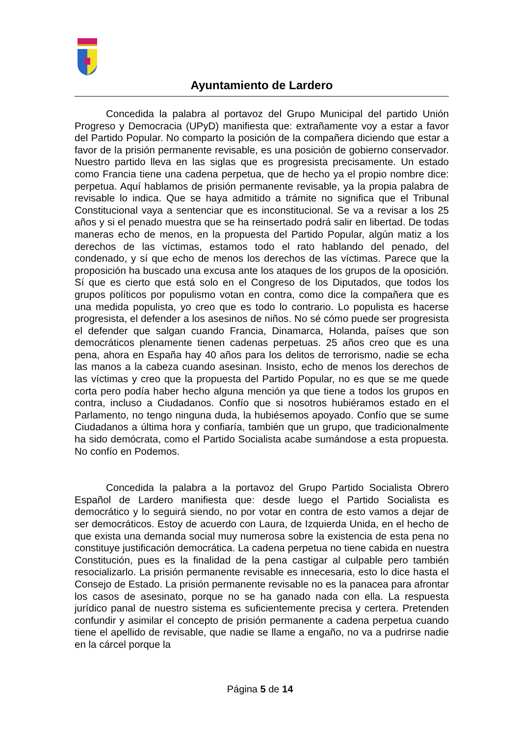Ayuntamiento de Lardero
Concedida la palabra al portavoz del Grupo Municipal del partido Unión Progreso y Democracia (UPyD) manifiesta que: extrañamente voy a estar a favor del Partido Popular. No comparto la posición de la compañera diciendo que estar a favor de la prisión permanente revisable, es una posición de gobierno conservador. Nuestro partido lleva en las siglas que es progresista precisamente. Un estado como Francia tiene una cadena perpetua, que de hecho ya el propio nombre dice: perpetua. Aquí hablamos de prisión permanente revisable, ya la propia palabra de revisable lo indica. Que se haya admitido a trámite no significa que el Tribunal Constitucional vaya a sentenciar que es inconstitucional. Se va a revisar a los 25 años y si el penado muestra que se ha reinsertado podrá salir en libertad. De todas maneras echo de menos, en la propuesta del Partido Popular, algún matiz a los derechos de las víctimas, estamos todo el rato hablando del penado, del condenado, y sí que echo de menos los derechos de las víctimas. Parece que la proposición ha buscado una excusa ante los ataques de los grupos de la oposición. Sí que es cierto que está solo en el Congreso de los Diputados, que todos los grupos políticos por populismo votan en contra, como dice la compañera que es una medida populista, yo creo que es todo lo contrario. Lo populista es hacerse progresista, el defender a los asesinos de niños. No sé cómo puede ser progresista el defender que salgan cuando Francia, Dinamarca, Holanda, países que son democráticos plenamente tienen cadenas perpetuas. 25 años creo que es una pena, ahora en España hay 40 años para los delitos de terrorismo, nadie se echa las manos a la cabeza cuando asesinan. Insisto, echo de menos los derechos de las víctimas y creo que la propuesta del Partido Popular, no es que se me quede corta pero podía haber hecho alguna mención ya que tiene a todos los grupos en contra, incluso a Ciudadanos. Confío que si nosotros hubiéramos estado en el Parlamento, no tengo ninguna duda, la hubiésemos apoyado. Confío que se sume Ciudadanos a última hora y confiaría, también que un grupo, que tradicionalmente ha sido demócrata, como el Partido Socialista acabe sumándose a esta propuesta. No confío en Podemos.
Concedida la palabra a la portavoz del Grupo Partido Socialista Obrero Español de Lardero manifiesta que: desde luego el Partido Socialista es democrático y lo seguirá siendo, no por votar en contra de esto vamos a dejar de ser democráticos. Estoy de acuerdo con Laura, de Izquierda Unida, en el hecho de que exista una demanda social muy numerosa sobre la existencia de esta pena no constituye justificación democrática. La cadena perpetua no tiene cabida en nuestra Constitución, pues es la finalidad de la pena castigar al culpable pero también resocializarlo. La prisión permanente revisable es innecesaria, esto lo dice hasta el Consejo de Estado. La prisión permanente revisable no es la panacea para afrontar los casos de asesinato, porque no se ha ganado nada con ella. La respuesta jurídico panal de nuestro sistema es suficientemente precisa y certera. Pretenden confundir y asimilar el concepto de prisión permanente a cadena perpetua cuando tiene el apellido de revisable, que nadie se llame a engaño, no va a pudrirse nadie en la cárcel porque la
Página 5 de 14